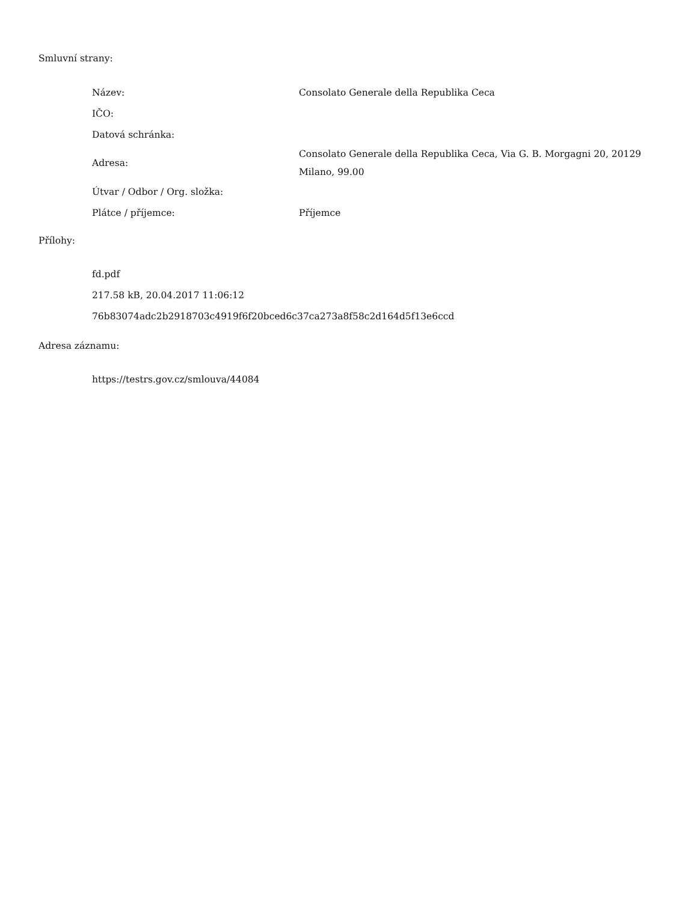Smluvní strany:
| Název: | Consolato Generale della Republika Ceca |
| IČO: | |
| Datová schránka: | |
| Adresa: | Consolato Generale della Republika Ceca, Via G. B. Morgagni 20, 20129 Milano, 99.00 |
| Útvar / Odbor / Org. složka: | |
| Plátce / příjemce: | Příjemce |
Přílohy:
fd.pdf
217.58 kB, 20.04.2017 11:06:12
76b83074adc2b2918703c4919f6f20bced6c37ca273a8f58c2d164d5f13e6ccd
Adresa záznamu:
https://testrs.gov.cz/smlouva/44084